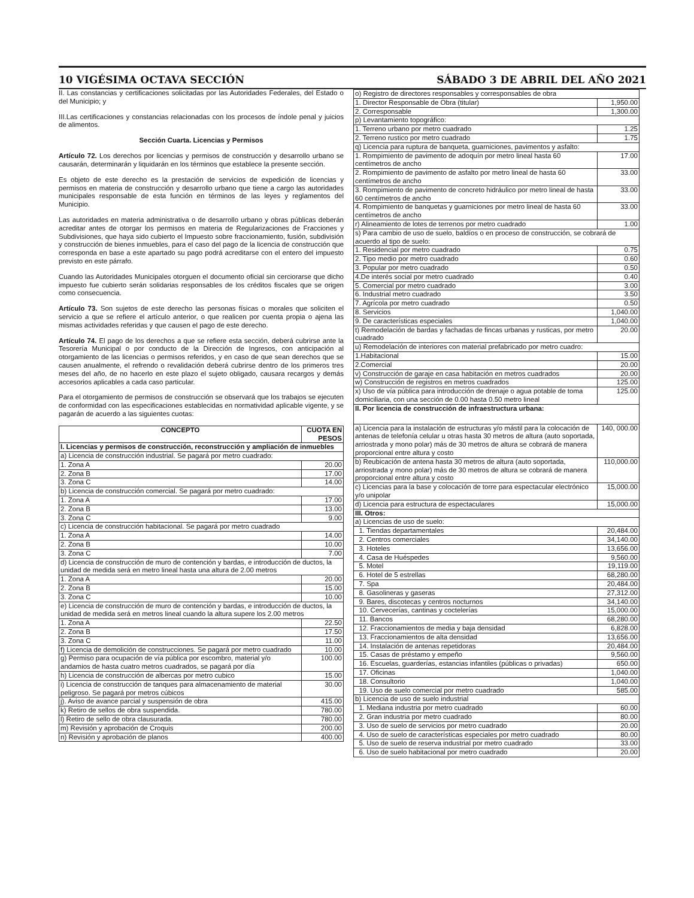10 VIGÉSIMA OCTAVA SECCIÓN SÁBADO 3 DE ABRIL DEL AÑO 2021
II. Las constancias y certificaciones solicitadas por las Autoridades Federales, del Estado o del Municipio; y
III.Las certificaciones y constancias relacionadas con los procesos de índole penal y juicios de alimentos.
Sección Cuarta. Licencias y Permisos
Artículo 72. Los derechos por licencias y permisos de construcción y desarrollo urbano se causarán, determinarán y liquidarán en los términos que establece la presente sección.
Es objeto de este derecho es la prestación de servicios de expedición de licencias y permisos en materia de construcción y desarrollo urbano que tiene a cargo las autoridades municipales responsable de esta función en términos de las leyes y reglamentos del Municipio.
Las autoridades en materia administrativa o de desarrollo urbano y obras públicas deberán acreditar antes de otorgar los permisos en materia de Regularizaciones de Fracciones y Subdivisiones, que haya sido cubierto el Impuesto sobre fraccionamiento, fusión, subdivisión y construcción de bienes inmuebles, para el caso del pago de la licencia de construcción que corresponda en base a este apartado su pago podrá acreditarse con el entero del impuesto previsto en este párrafo.
Cuando las Autoridades Municipales otorguen el documento oficial sin cerciorarse que dicho impuesto fue cubierto serán solidarias responsables de los créditos fiscales que se origen como consecuencia.
Artículo 73. Son sujetos de este derecho las personas físicas o morales que soliciten el servicio a que se refiere el artículo anterior, o que realicen por cuenta propia o ajena las mismas actividades referidas y que causen el pago de este derecho.
Artículo 74. El pago de los derechos a que se refiere esta sección, deberá cubrirse ante la Tesorería Municipal o por conducto de la Dirección de Ingresos, con anticipación al otorgamiento de las licencias o permisos referidos, y en caso de que sean derechos que se causen anualmente, el refrendo o revalidación deberá cubrirse dentro de los primeros tres meses del año, de no hacerlo en este plazo el sujeto obligado, causara recargos y demás accesorios aplicables a cada caso particular.
Para el otorgamiento de permisos de construcción se observará que los trabajos se ejecuten de conformidad con las especificaciones establecidas en normatividad aplicable vigente, y se pagarán de acuerdo a las siguientes cuotas:
| CONCEPTO | CUOTA EN PESOS |
| --- | --- |
| I. Licencias y permisos de construcción, reconstrucción y ampliación de inmuebles | |
| a) Licencia de construcción industrial. Se pagará por metro cuadrado: | |
| 1. Zona A | 20.00 |
| 2. Zona B | 17.00 |
| 3. Zona C | 14.00 |
| b) Licencia de construcción comercial. Se pagará por metro cuadrado: | |
| 1. Zona A | 17.00 |
| 2. Zona B | 13.00 |
| 3. Zona C | 9.00 |
| c) Licencia de construcción habitacional. Se pagará por metro cuadrado | |
| 1. Zona A | 14.00 |
| 2. Zona B | 10.00 |
| 3. Zona C | 7.00 |
| d) Licencia de construcción de muro de contención y bardas, e introducción de ductos, la unidad de medida será en metro lineal hasta una altura de 2.00 metros | |
| 1. Zona A | 20.00 |
| 2. Zona B | 15.00 |
| 3. Zona C | 10.00 |
| e) Licencia de construcción de muro de contención y bardas, e introducción de ductos, la unidad de medida será en metros lineal cuando la altura supere los 2.00 metros | |
| 1. Zona A | 22.50 |
| 2. Zona B | 17.50 |
| 3. Zona C | 11.00 |
| f) Licencia de demolición de construcciones. Se pagará por metro cuadrado | 10.00 |
| g) Permiso para ocupación de vía pública por escombro, material y/o andamios de hasta cuatro metros cuadrados, se pagará por día | 100.00 |
| h) Licencia de construcción de albercas por metro cubico | 15.00 |
| i) Licencia de construcción de tanques para almacenamiento de material peligroso. Se pagará por metros cúbicos | 30.00 |
| j). Aviso de avance parcial y suspensión de obra | 415.00 |
| k) Retiro de sellos de obra suspendida. | 780.00 |
| l) Retiro de sello de obra clausurada. | 780.00 |
| m) Revisión y aprobación de Croquis | 200.00 |
| n) Revisión y aprobación de planos | 400.00 |
| o) Registro de directores responsables y corresponsables de obra | |
| 1. Director Responsable de Obra (titular) | 1,950.00 |
| 2. Corresponsable | 1,300.00 |
| p) Levantamiento topográfico: | |
| 1. Terreno urbano por metro cuadrado | 1.25 |
| 2. Terreno rustico por metro cuadrado | 1.75 |
| q) Licencia para ruptura de banqueta, guarniciones, pavimentos y asfalto: | |
| 1. Rompimiento de pavimento de adoquín por metro lineal hasta 60 centímetros de ancho | 17.00 |
| 2. Rompimiento de pavimento de asfalto por metro lineal de hasta 60 centímetros de ancho | 33.00 |
| 3. Rompimiento de pavimento de concreto hidráulico por metro lineal de hasta 60 centímetros de ancho | 33.00 |
| 4. Rompimiento de banquetas y guarniciones por metro lineal de hasta 60 centímetros de ancho | 33.00 |
| r) Alineamiento de lotes de terrenos por metro cuadrado | 1.00 |
| s) Para cambio de uso de suelo, baldíos o en proceso de construcción, se cobrará de acuerdo al tipo de suelo: | |
| 1. Residencial por metro cuadrado | 0.75 |
| 2. Tipo medio por metro cuadrado | 0.60 |
| 3. Popular por metro cuadrado | 0.50 |
| 4.De interés social por metro cuadrado | 0.40 |
| 5. Comercial por metro cuadrado | 3.00 |
| 6. Industrial metro cuadrado | 3.50 |
| 7. Agrícola por metro cuadrado | 0.50 |
| 8. Servicios | 1,040.00 |
| 9. De características especiales | 1,040.00 |
| t) Remodelación de bardas y fachadas de fincas urbanas y rusticas, por metro cuadrado | 20.00 |
| u) Remodelación de interiores con material prefabricado por metro cuadro: | |
| 1.Habitacional | 15.00 |
| 2.Comercial | 20.00 |
| v) Construcción de garaje en casa habitación en metros cuadrados | 20.00 |
| w) Construcción de registros en metros cuadrados | 125.00 |
| x) Uso de vía pública para introducción de drenaje o agua potable de toma domiciliaria, con una sección de 0.00 hasta 0.50 metro lineal | 125.00 |
| II. Por licencia de construcción de infraestructura urbana: | |
| a) Licencia para la instalación de estructuras y/o mástil para la colocación de antenas de telefonía celular u otras hasta 30 metros de altura (auto soportada, arriostrada y mono polar) más de 30 metros de altura se cobrará de manera proporcional entre altura y costo | 140, 000.00 |
| b) Reubicación de antena hasta 30 metros de altura (auto soportada, arriostrada y mono polar) más de 30 metros de altura se cobrará de manera proporcional entre altura y costo | 110,000.00 |
| c) Licencias para la base y colocación de torre para espectacular electrónico y/o unipolar | 15,000.00 |
| d) Licencia para estructura de espectaculares | 15,000.00 |
| III. Otros: | |
| a) Licencias de uso de suelo: | |
| 1. Tiendas departamentales | 20,484.00 |
| 2. Centros comerciales | 34,140.00 |
| 3. Hoteles | 13,656.00 |
| 4. Casa de Huéspedes | 9,560.00 |
| 5. Motel | 19,119.00 |
| 6. Hotel de 5 estrellas | 68,280.00 |
| 7. Spa | 20,484.00 |
| 8. Gasolineras y gaseras | 27,312.00 |
| 9. Bares, discotecas y centros nocturnos | 34,140.00 |
| 10. Cervecerías, cantinas y coctelerías | 15,000.00 |
| 11. Bancos | 68,280.00 |
| 12. Fraccionamientos de media y baja densidad | 6,828.00 |
| 13. Fraccionamientos de alta densidad | 13,656.00 |
| 14. Instalación de antenas repetidoras | 20,484.00 |
| 15. Casas de préstamo y empeño | 9,560.00 |
| 16. Escuelas, guarderías, estancias infantiles (públicas o privadas) | 650.00 |
| 17. Oficinas | 1,040.00 |
| 18. Consultorio | 1,040.00 |
| 19. Uso de suelo comercial por metro cuadrado | 585.00 |
| b) Licencia de uso de suelo industrial | |
| 1. Mediana industria por metro cuadrado | 60.00 |
| 2. Gran industria por metro cuadrado | 80.00 |
| 3. Uso de suelo de servicios por metro cuadrado | 20.00 |
| 4. Uso de suelo de características especiales por metro cuadrado | 80.00 |
| 5. Uso de suelo de reserva industrial por metro cuadrado | 33.00 |
| 6. Uso de suelo habitacional por metro cuadrado | 20.00 |